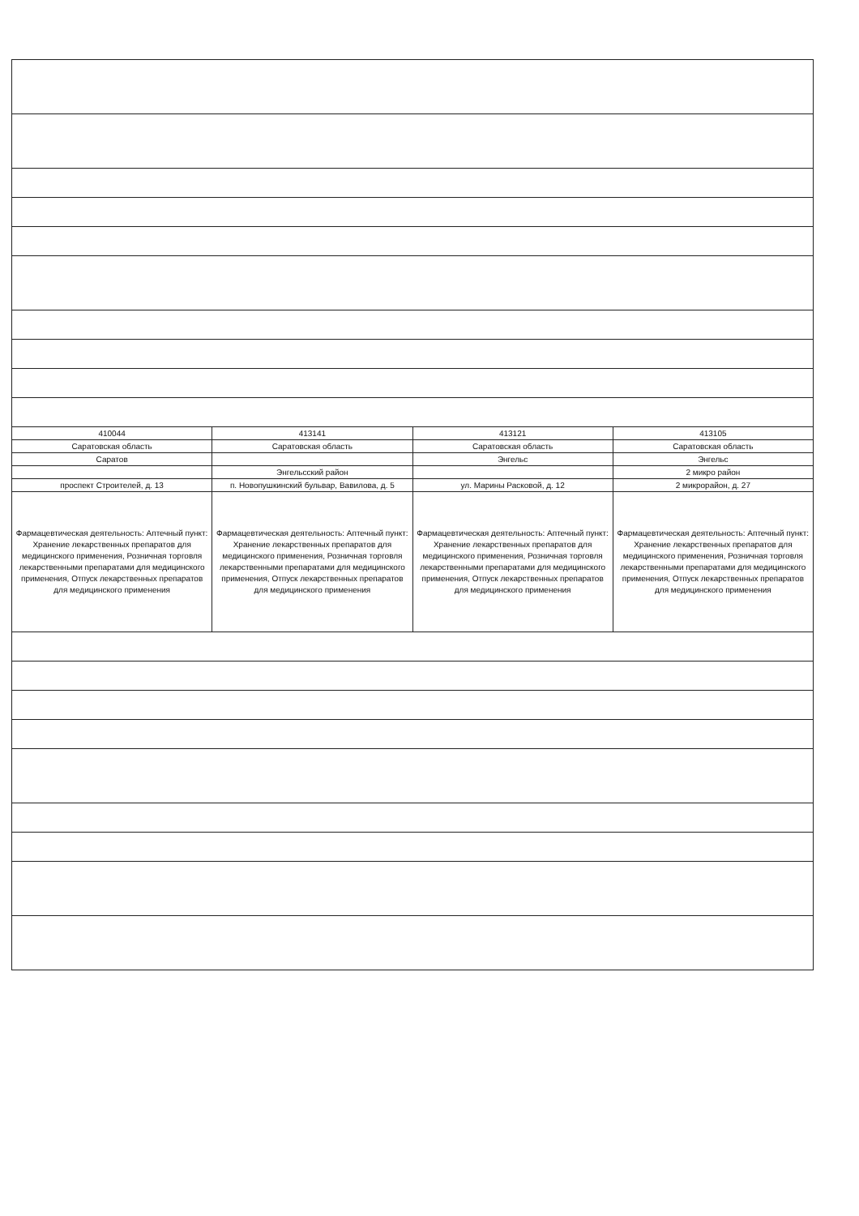| 410044 | 413141 | 413121 | 413105 |
| Саратовская область | Саратовская область | Саратовская область | Саратовская область |
| Саратов | | Энгельс | Энгельс |
| | Энгельсский район | | 2 микро район |
| проспект Строителей, д. 13 | п. Новопушкинский бульвар, Вавилова, д. 5 | ул. Марины Расковой, д. 12 | 2 микрорайон, д. 27 |
| Фармацевтическая деятельность: Аптечный пункт: Хранение лекарственных препаратов для медицинского применения, Розничная торговля лекарственными препаратами для медицинского применения, Отпуск лекарственных препаратов для медицинского применения | Фармацевтическая деятельность: Аптечный пункт: Хранение лекарственных препаратов для медицинского применения, Розничная торговля лекарственными препаратами для медицинского применения, Отпуск лекарственных препаратов для медицинского применения | Фармацевтическая деятельность: Аптечный пункт: Хранение лекарственных препаратов для медицинского применения, Розничная торговля лекарственными препаратами для медицинского применения, Отпуск лекарственных препаратов для медицинского применения | Фармацевтическая деятельность: Аптечный пункт: Хранение лекарственных препаратов для медицинского применения, Розничная торговля лекарственными препаратами для медицинского применения, Отпуск лекарственных препаратов для медицинского применения |